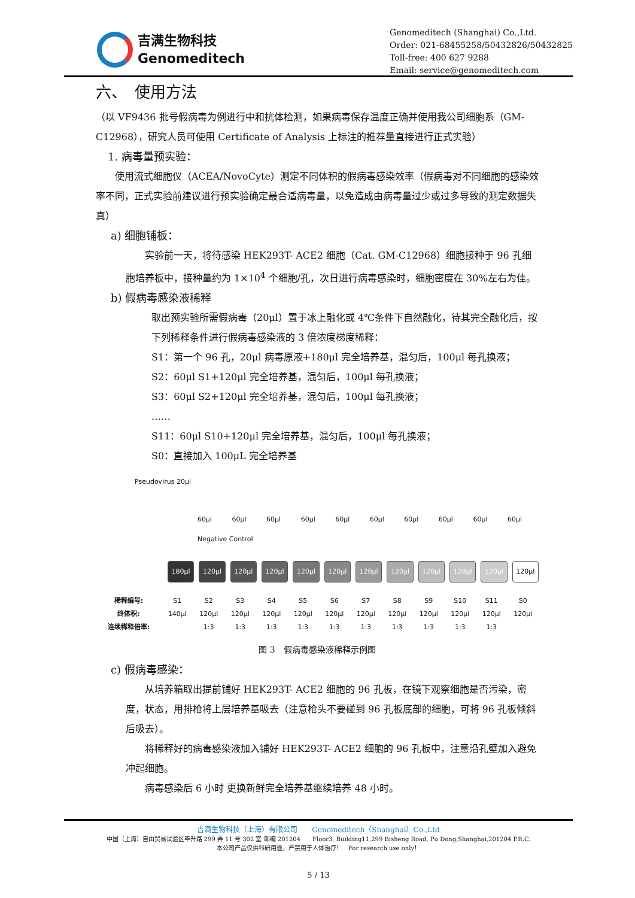吉满生物科技
Genomeditech
Genomeditech (Shanghai) Co.,Ltd.
Order: 021-68455258/50432826/50432825
Toll-free: 400 627 9288
Email: service@genomeditech.com
六、　使用方法
（以 VF9436 批号假病毒为例进行中和抗体检测，如果病毒保存温度正确并使用我公司细胞系（GM-C12968），研究人员可使用 Certificate of Analysis 上标注的推荐量直接进行正式实验）
1. 病毒量预实验：
　　使用流式细胞仪（ACEA/NovoCyte）测定不同体积的假病毒感染效率（假病毒对不同细胞的感染效率不同，正式实验前建议进行预实验确定最合适病毒量，以免造成由病毒量过少或过多导致的测定数据失真）
a) 细胞铺板：
　　实验前一天，将待感染 HEK293T- ACE2 细胞（Cat. GM-C12968）细胞接种于 96 孔细胞培养板中，接种量约为 1×10<sup>4</sup> 个细胞/孔，次日进行病毒感染时，细胞密度在 30%左右为佳。
b) 假病毒感染液稀释
取出预实验所需假病毒（20μl）置于冰上融化或 4℃条件下自然融化，待其完全融化后，按下列稀释条件进行假病毒感染液的 3 倍浓度梯度稀释：
S1：第一个 96 孔，20μl 病毒原液+180μl 完全培养基，混匀后，100μl 每孔换液；
S2：60μl S1+120μl 完全培养基，混匀后，100μl 每孔换液；
S3：60μl S2+120μl 完全培养基，混匀后，100μl 每孔换液；
……
S11：60μl S10+120μl 完全培养基，混匀后，100μl 每孔换液；
S0：直接加入 100μL 完全培养基
Pseudovirus 20μl
60μl 60μl 60μl 60μl 60μl 60μl 60μl 60μl 60μl 60μl Negative Control
180μl
120μl
120μl
120μl
120μl
120μl
120μl
120μl
120μl
120μl
120μl
120μl
稀释编号: S1 S2 S3 S4 S5 S6 S7 S8 S9 S10 S11 S0 终体积: 140μl 120μl 120μl 120μl 120μl 120μl 120μl 120μl 120μl 120μl 120μl 120μl 连续稀释倍率: 1:3 1:3 1:3 1:3 1:3 1:3 1:3 1:3 1:3 1:3
图 3　假病毒感染液稀释示例图
c) 假病毒感染：
　　从培养箱取出提前铺好 HEK293T- ACE2 细胞的 96 孔板，在镜下观察细胞是否污染，密度，状态，用排枪将上层培养基吸去（注意枪头不要碰到 96 孔板底部的细胞，可将 96 孔板倾斜后吸去）。
　　将稀释好的病毒感染液加入铺好 HEK293T- ACE2 细胞的 96 孔板中，注意沿孔壁加入避免冲起细胞。
　　病毒感染后 6 小时 更换新鲜完全培养基继续培养 48 小时。
吉满生物科技（上海）有限公司　　Genomeditech（Shanghai）Co.,Ltd
中国（上海）自由贸易试验区毕升路 299 弄 11 号 302 室 邮编 201204　　Floor3, Building11,299 Bisheng Road, Pu Dong,Shanghai,201204 P.R.C.
本公司产品仅供科研用途，严禁用于人体治疗！　For research use only！
5 / 13